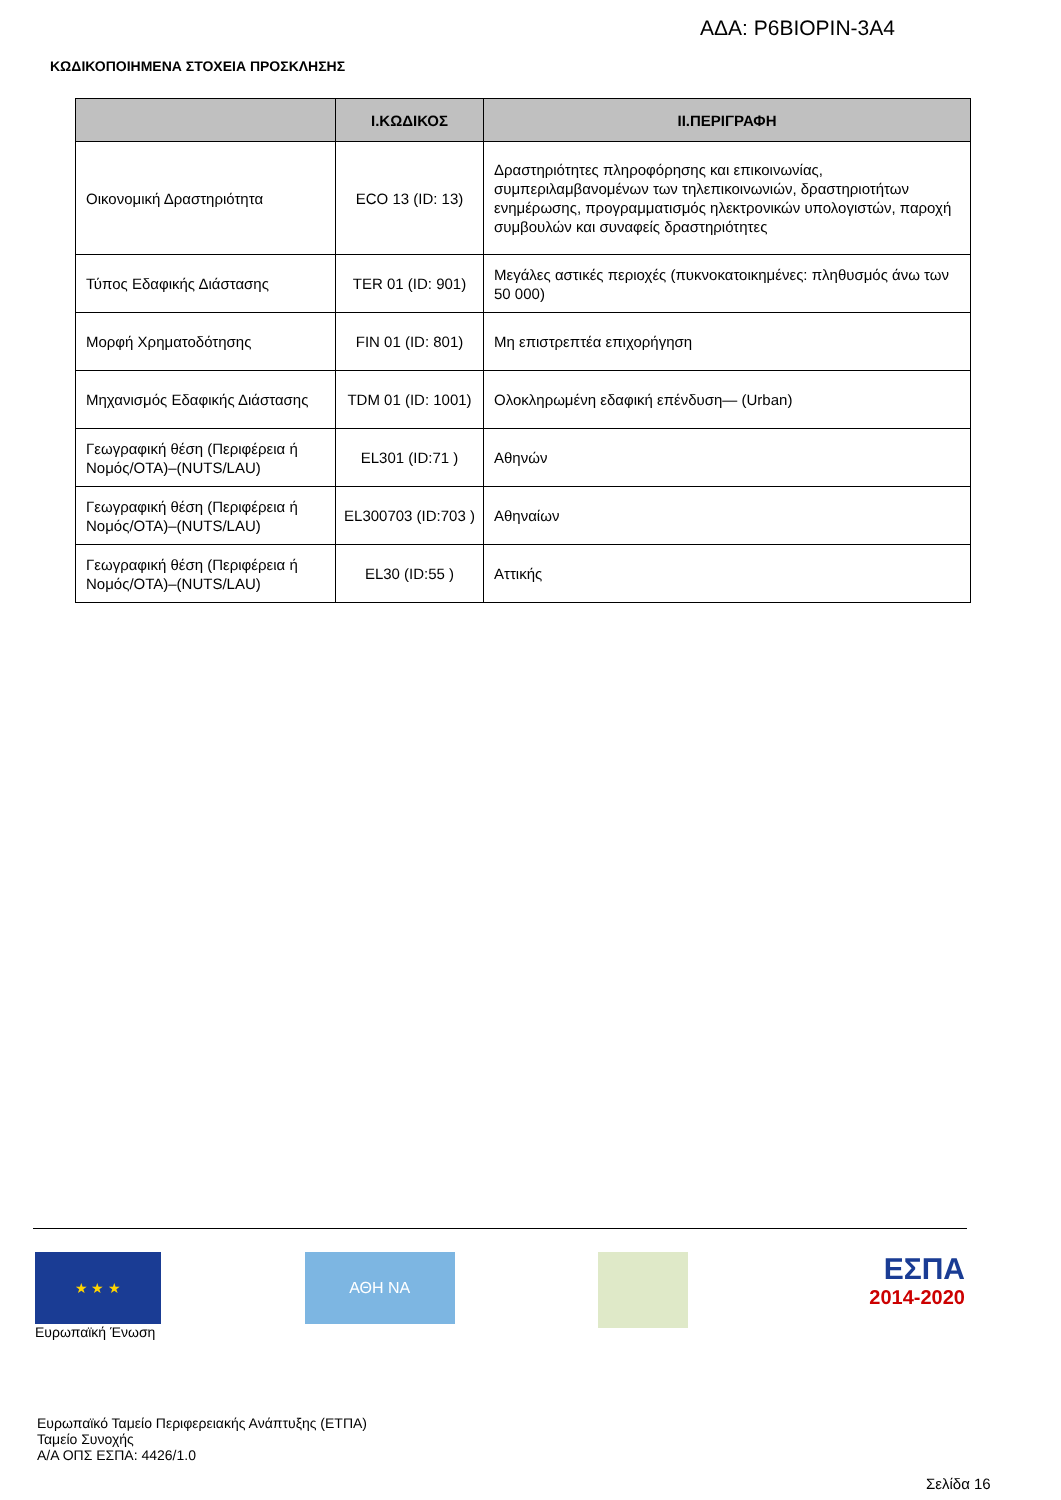ΑΔΑ: Ρ6ΒΙΟΡΙΝ-3Α4
ΚΩΔΙΚΟΠΟΙΗΜΕΝΑ ΣΤΟΧΕΙΑ ΠΡΟΣΚΛΗΣΗΣ
| | I.ΚΩΔΙΚΟΣ | II.ΠΕΡΙΓΡΑΦΗ |
| --- | --- | --- |
| Οικονομική Δραστηριότητα | ECO 13 (ID: 13) | Δραστηριότητες πληροφόρησης και επικοινωνίας, συμπεριλαμβανομένων των τηλεπικοινωνιών, δραστηριοτήτων ενημέρωσης, προγραμματισμός ηλεκτρονικών υπολογιστών, παροχή συμβουλών και συναφείς δραστηριότητες |
| Τύπος Εδαφικής Διάστασης | TER 01 (ID: 901) | Μεγάλες αστικές περιοχές (πυκνοκατοικημένες: πληθυσμός άνω των 50 000) |
| Μορφή Χρηματοδότησης | FIN 01 (ID: 801) | Μη επιστρεπτέα επιχορήγηση |
| Μηχανισμός Εδαφικής Διάστασης | TDM 01 (ID: 1001) | Ολοκληρωμένη εδαφική επένδυση— (Urban) |
| Γεωγραφική θέση (Περιφέρεια ή Νομός/ΟΤΑ)–(NUTS/LAU) | EL301 (ID:71 ) | Αθηνών |
| Γεωγραφική θέση (Περιφέρεια ή Νομός/ΟΤΑ)–(NUTS/LAU) | EL300703 (ID:703 ) | Αθηναίων |
| Γεωγραφική θέση (Περιφέρεια ή Νομός/ΟΤΑ)–(NUTS/LAU) | EL30 (ID:55 ) | Αττικής |
★ ★ ★
Ευρωπαϊκή Ένωση
ΑΘΗ ΝΑ
ΕΣΠΑ
2014-2020
Ευρωπαϊκό Ταμείο Περιφερειακής Ανάπτυξης (ΕΤΠΑ)
Ταμείο Συνοχής
Α/Α ΟΠΣ ΕΣΠΑ: 4426/1.0
Σελίδα 16